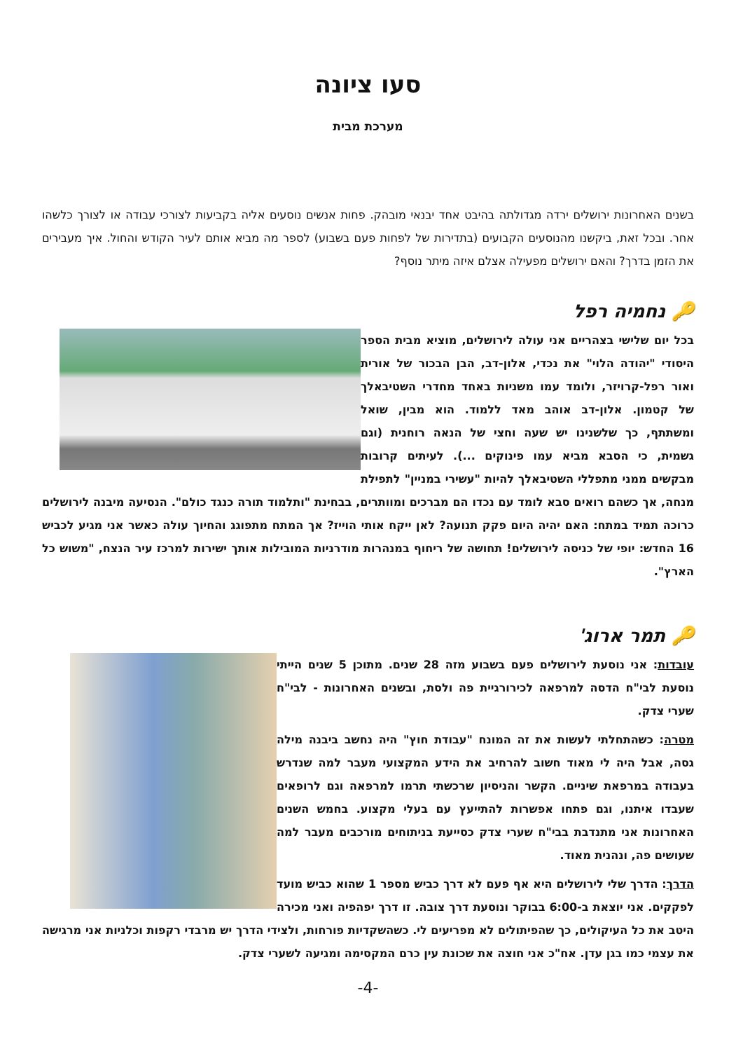סעו ציונה
מערכת מבית
בשנים האחרונות ירושלים ירדה מגדולתה בהיבט אחד יבנאי מובהק. פחות אנשים נוסעים אליה בקביעות לצורכי עבודה או לצורך כלשהו אחר. ובכל זאת, ביקשנו מהנוסעים הקבועים (בתדירות של לפחות פעם בשבוע) לספר מה מביא אותם לעיר הקודש והחול. איך מעבירים את הזמן בדרך? והאם ירושלים מפעילה אצלם איזה מיתר נוסף?
🔑 נחמיה רפל
בכל יום שלישי בצהריים אני עולה לירושלים, מוציא מבית הספר היסודי "יהודה הלוי" את נכדי, אלון-דב, הבן הבכור של אורית ואור רפל-קרויזר, ולומד עמו משניות באחד מחדרי השטיבאלך של קטמון. אלון-דב אוהב מאד ללמוד. הוא מבין, שואל ומשתתף, כך שלשנינו יש שעה וחצי של הנאה רוחנית (וגם גשמית, כי הסבא מביא עמו פינוקים ...). לעיתים קרובות מבקשים ממני מתפללי השטיבאלך להיות "עשירי במניין" לתפילת מנחה, אך כשהם רואים סבא לומד עם נכדו הם מברכים ומוותרים, בבחינת "ותלמוד תורה כנגד כולם". הנסיעה מיבנה לירושלים כרוכה תמיד במתח: האם יהיה היום פקק תנועה? לאן ייקח אותי הוייז? אך המתח מתפוגג והחיוך עולה כאשר אני מגיע לכביש 16 החדש: יופי של כניסה לירושלים! תחושה של ריחוף במנהרות מודרניות המובילות אותך ישירות למרכז עיר הנצח, "משוש כל הארץ".
🔑 תמר ארוג'
עובדות: אני נוסעת לירושלים פעם בשבוע מזה 28 שנים. מתוכן 5 שנים הייתי נוסעת לבי"ח הדסה למרפאה לכירורגיית פה ולסת, ובשנים האחרונות - לבי"ח שערי צדק.
מטרה: כשהתחלתי לעשות את זה המונח "עבודת חוץ" היה נחשב ביבנה מילה גסה, אבל היה לי מאוד חשוב להרחיב את הידע המקצועי מעבר למה שנדרש בעבודה במרפאת שיניים. הקשר והניסיון שרכשתי תרמו למרפאה וגם לרופאים שעבדו איתנו, וגם פתחו אפשרות להתייעץ עם בעלי מקצוע. בחמש השנים האחרונות אני מתנדבת בבי"ח שערי צדק כסייעת בניתוחים מורכבים מעבר למה שעושים פה, ונהנית מאוד.
הדרך: הדרך שלי לירושלים היא אף פעם לא דרך כביש מספר 1 שהוא כביש מועד לפקקים. אני יוצאת ב-6:00 בבוקר ונוסעת דרך צובה. זו דרך יפהפיה ואני מכירה היטב את כל העיקולים, כך שהפיתולים לא מפריעים לי. כשהשקדיות פורחות, ולצידי הדרך יש מרבדי רקפות וכלניות אני מרגישה את עצמי כמו בגן עדן. אח"כ אני חוצה את שכונת עין כרם המקסימה ומגיעה לשערי צדק.
-4-